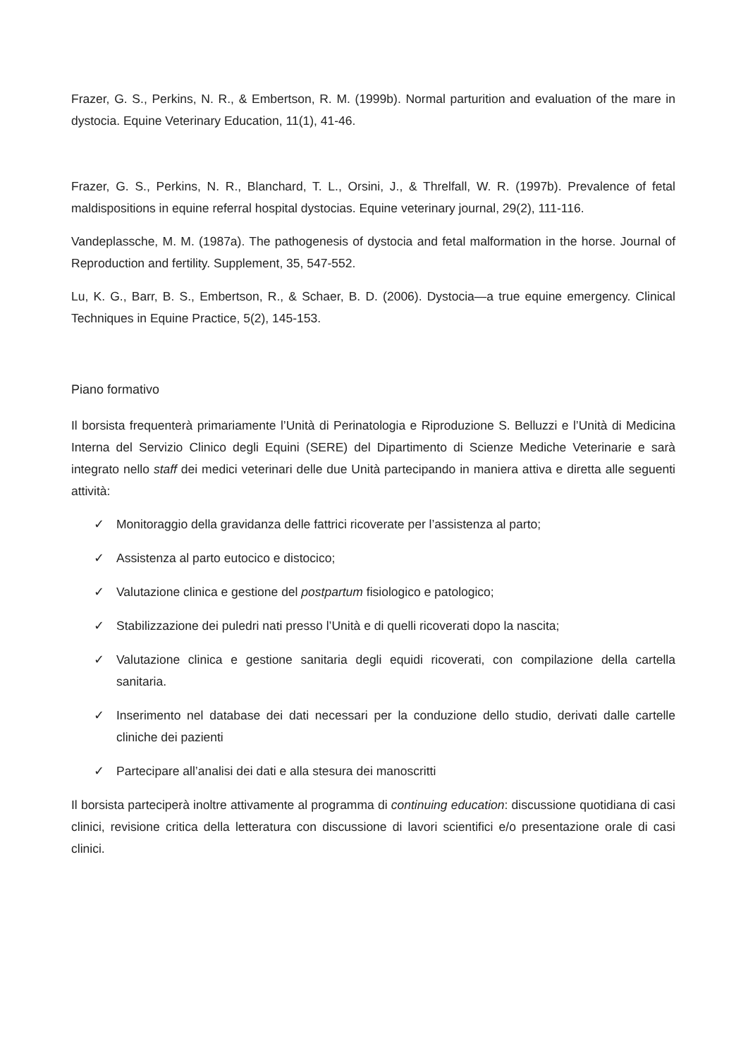Frazer, G. S., Perkins, N. R., & Embertson, R. M. (1999b). Normal parturition and evaluation of the mare in dystocia. Equine Veterinary Education, 11(1), 41-46.
Frazer, G. S., Perkins, N. R., Blanchard, T. L., Orsini, J., & Threlfall, W. R. (1997b). Prevalence of fetal maldispositions in equine referral hospital dystocias. Equine veterinary journal, 29(2), 111-116.
Vandeplassche, M. M. (1987a). The pathogenesis of dystocia and fetal malformation in the horse. Journal of Reproduction and fertility. Supplement, 35, 547-552.
Lu, K. G., Barr, B. S., Embertson, R., & Schaer, B. D. (2006). Dystocia—a true equine emergency. Clinical Techniques in Equine Practice, 5(2), 145-153.
Piano formativo
Il borsista frequenterà primariamente l’Unità di Perinatologia e Riproduzione S. Belluzzi e l’Unità di Medicina Interna del Servizio Clinico degli Equini (SERE) del Dipartimento di Scienze Mediche Veterinarie e sarà integrato nello staff dei medici veterinari delle due Unità partecipando in maniera attiva e diretta alle seguenti attività:
✓ Monitoraggio della gravidanza delle fattrici ricoverate per l’assistenza al parto;
✓ Assistenza al parto eutocico e distocico;
✓ Valutazione clinica e gestione del postpartum fisiologico e patologico;
✓ Stabilizzazione dei puledri nati presso l’Unità e di quelli ricoverati dopo la nascita;
✓ Valutazione clinica e gestione sanitaria degli equidi ricoverati, con compilazione della cartella sanitaria.
✓ Inserimento nel database dei dati necessari per la conduzione dello studio, derivati dalle cartelle cliniche dei pazienti
✓ Partecipare all’analisi dei dati e alla stesura dei manoscritti
Il borsista parteciperà inoltre attivamente al programma di continuing education: discussione quotidiana di casi clinici, revisione critica della letteratura con discussione di lavori scientifici e/o presentazione orale di casi clinici.